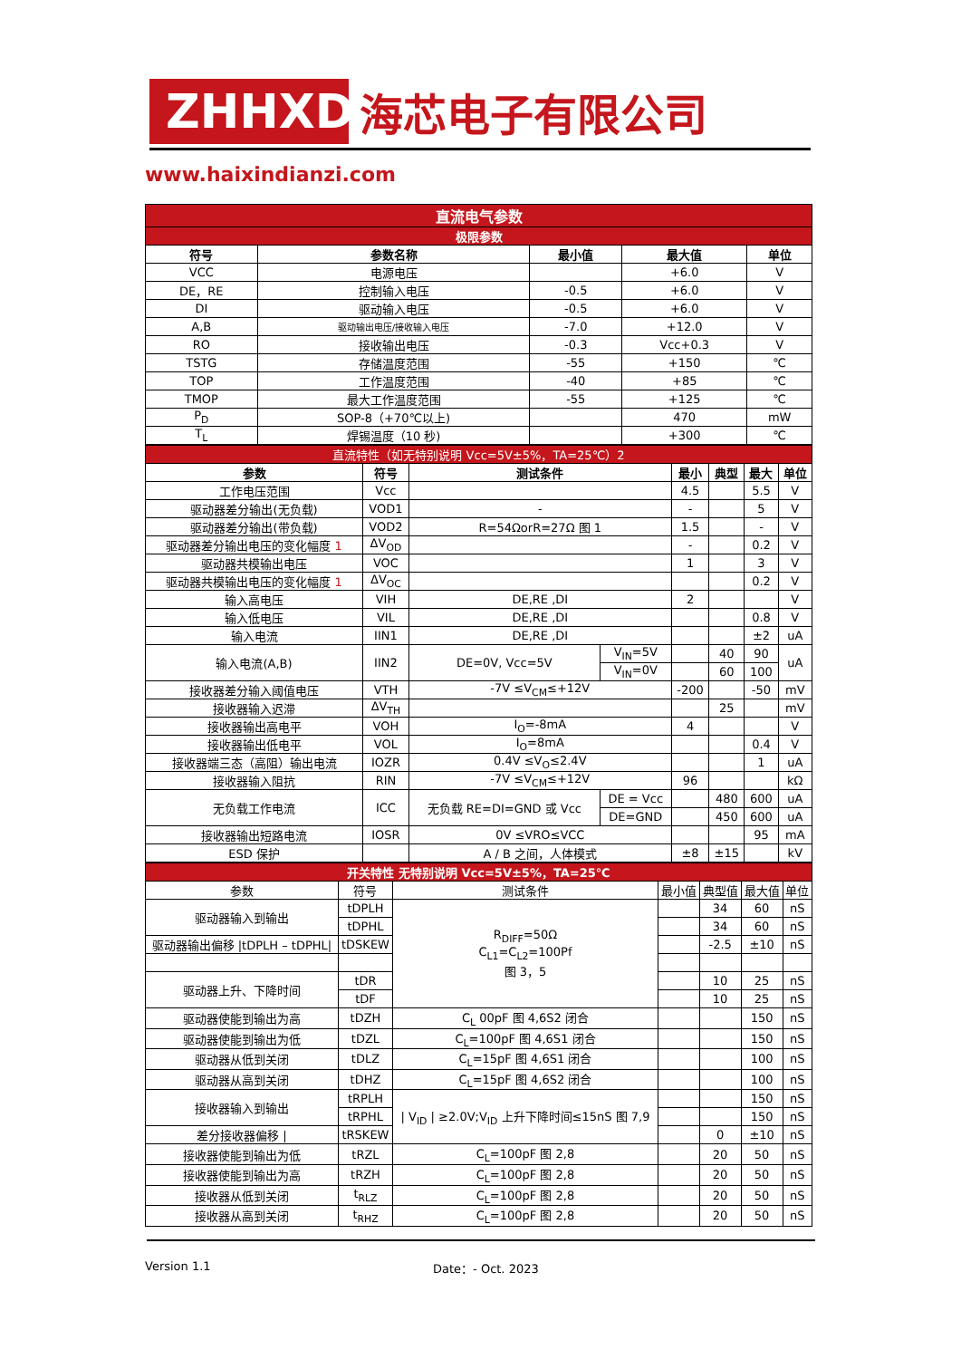ZHHXDZ
海芯电子有限公司
www.haixindianzi.com
| 直流电气参数 | | | | |
| 极限参数 | | | | |
| 符号 | 参数名称 | 最小值 | 最大值 | 单位 |
| VCC | 电源电压 | | +6.0 | V |
| DE，RE | 控制输入电压 | -0.5 | +6.0 | V |
| DI | 驱动输入电压 | -0.5 | +6.0 | V |
| A,B | 驱动输出电压/接收输入电压 | -7.0 | +12.0 | V |
| RO | 接收输出电压 | -0.3 | Vcc+0.3 | V |
| TSTG | 存储温度范围 | -55 | +150 | ℃ |
| TOP | 工作温度范围 | -40 | +85 | ℃ |
| TMOP | 最大工作温度范围 | -55 | +125 | ℃ |
| P<sub>D</sub> | SOP-8（+70℃以上) | | 470 | mW |
| T<sub>L</sub> | 焊锡温度（10 秒) | | +300 | ℃ |
| 直流特性（如无特别说明 Vcc=5V±5%，TA=25℃）2 | | | | | | | |
| 参数 | 符号 | 测试条件 | | 最小 | 典型 | 最大 | 单位 |
| 工作电压范围 | Vcc | | | 4.5 | | 5.5 | V |
| 驱动器差分输出(无负载) | VOD1 | - | | - | | 5 | V |
| 驱动器差分输出(带负载) | VOD2 | R=54ΩorR=27Ω 图 1 | | 1.5 | | - | V |
| 驱动器差分输出电压的变化幅度 1 | ΔV<sub>OD</sub> | | | - | | 0.2 | V |
| 驱动器共模输出电压 | VOC | | | 1 | | 3 | V |
| 驱动器共模输出电压的变化幅度 1 | ΔV<sub>OC</sub> | | | | | 0.2 | V |
| 输入高电压 | VIH | DE,RE ,DI | | 2 | | | V |
| 输入低电压 | VIL | DE,RE ,DI | | | | 0.8 | V |
| 输入电流 | IIN1 | DE,RE ,DI | | | | ±2 | uA |
| 输入电流(A,B) | IIN2 | DE=0V, Vcc=5V | V<sub>IN</sub>=5V | | 40 | 90 | uA |
| | | | V<sub>IN</sub>=0V | | 60 | 100 | |
| 接收器差分输入阈值电压 | VTH | -7V ≤V<sub>CM</sub>≤+12V | | -200 | | -50 | mV |
| 接收器输入迟滞 | ΔV<sub>TH</sub> | | | | 25 | | mV |
| 接收器输出高电平 | VOH | I<sub>O</sub>=-8mA | | 4 | | | V |
| 接收器输出低电平 | VOL | I<sub>O</sub>=8mA | | | | 0.4 | V |
| 接收器端三态（高阻）输出电流 | IOZR | 0.4V ≤V<sub>O</sub>≤2.4V | | | | 1 | uA |
| 接收器输入阻抗 | RIN | -7V ≤V<sub>CM</sub>≤+12V | | 96 | | | kΩ |
| 无负载工作电流 | ICC | 无负载 RE=DI=GND 或 Vcc | DE = Vcc | | 480 | 600 | uA |
| | | | DE=GND | | 450 | 600 | uA |
| 接收器输出短路电流 | IOSR | 0V ≤VRO≤VCC | | | | 95 | mA |
| ESD 保护 | | A / B 之间，人体模式 | | ±8 | ±15 | | kV |
| 开关特性 无特别说明 Vcc=5V±5%，TA=25℃ | | | | | | |
| 参数 | 符号 | 测试条件 | 最小值 | 典型值 | 最大值 | 单位 |
| 驱动器输入到输出 | tDPLH | R<sub>DIFF</sub>=50Ω C<sub>L1</sub>=C<sub>L2</sub>=100Pf 图 3，5 | | 34 | 60 | nS |
| | tDPHL | | | 34 | 60 | nS |
| 驱动器输出偏移 /tDPLH – tDPHL/ | tDSKEW | | | -2.5 | ±10 | nS |
| 驱动器上升、下降时间 | tDR | | | 10 | 25 | nS |
| | tDF | | | 10 | 25 | nS |
| 驱动器使能到输出为高 | tDZH | C<sub>L</sub> 00pF 图 4,6S2 闭合 | | | 150 | nS |
| 驱动器使能到输出为低 | tDZL | C<sub>L</sub>=100pF 图 4,6S1 闭合 | | | 150 | nS |
| 驱动器从低到关闭 | tDLZ | C<sub>L</sub>=15pF 图 4,6S1 闭合 | | | 100 | nS |
| 驱动器从高到关闭 | tDHZ | C<sub>L</sub>=15pF 图 4,6S2 闭合 | | | 100 | nS |
| 接收器输入到输出 | tRPLH | / V<sub>ID</sub> / ≥2.0V;V<sub>ID</sub> 上升下降时间≤15nS 图 7,9 | | | 150 | nS |
| | tRPHL | | | | 150 | nS |
| 差分接收器偏移 / | tRSKEW | | | 0 | ±10 | nS |
| 接收器使能到输出为低 | tRZL | C<sub>L</sub>=100pF 图 2,8 | | 20 | 50 | nS |
| 接收器使能到输出为高 | tRZH | C<sub>L</sub>=100pF 图 2,8 | | 20 | 50 | nS |
| 接收器从低到关闭 | t<sub>RLZ</sub> | C<sub>L</sub>=100pF 图 2,8 | | 20 | 50 | nS |
| 接收器从高到关闭 | t<sub>RHZ</sub> | C<sub>L</sub>=100pF 图 2,8 | | 20 | 50 | nS |
Version 1.1 Date：- Oct. 2023